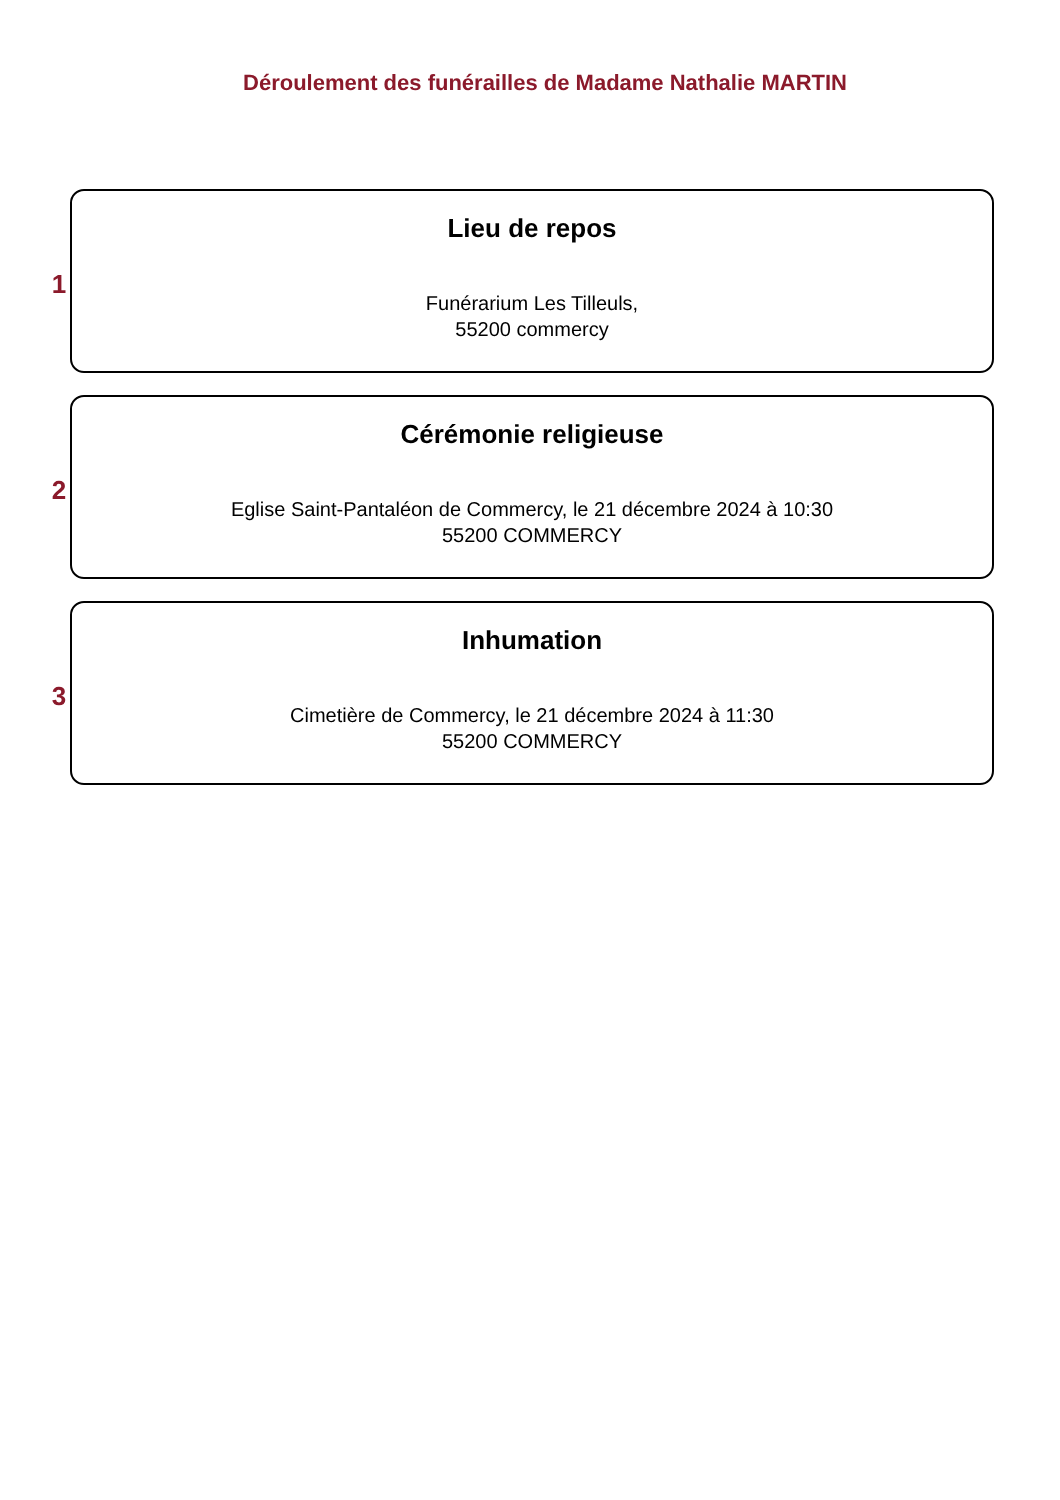Déroulement des funérailles de Madame Nathalie MARTIN
1
Lieu de repos
Funérarium Les Tilleuls,
55200 commercy
2
Cérémonie religieuse
Eglise Saint-Pantaléon de Commercy, le 21 décembre 2024 à 10:30
55200 COMMERCY
3
Inhumation
Cimetière de Commercy, le 21 décembre 2024 à 11:30
55200 COMMERCY